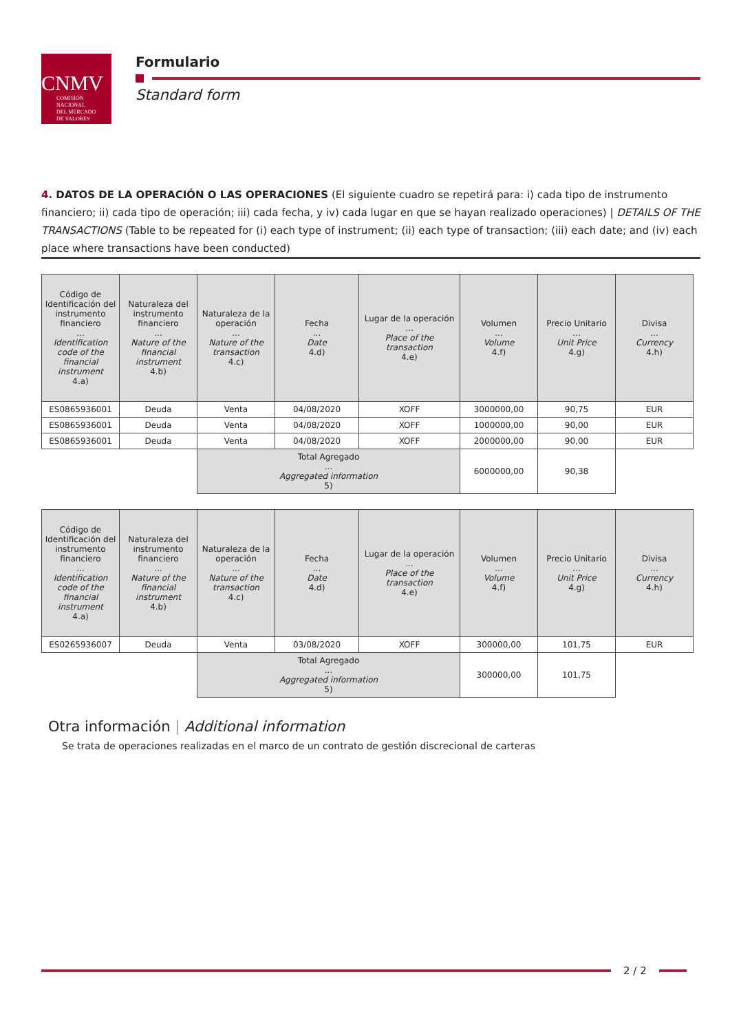CNMV
COMISIÓN
NACIONAL
DEL MERCADO
DE VALORES
Formulario
Standard form
4. DATOS DE LA OPERACIÓN O LAS OPERACIONES (El siguiente cuadro se repetirá para: i) cada tipo de instrumento financiero; ii) cada tipo de operación; iii) cada fecha, y iv) cada lugar en que se hayan realizado operaciones) | DETAILS OF THE TRANSACTIONS (Table to be repeated for (i) each type of instrument; (ii) each type of transaction; (iii) each date; and (iv) each place where transactions have been conducted)
| Código de Identificación del instrumento financiero ... Identification code of the financial instrument 4.a) | Naturaleza del instrumento financiero ... Nature of the financial instrument 4.b) | Naturaleza de la operación ... Nature of the transaction 4.c) | Fecha ... Date 4.d) | Lugar de la operación ... Place of the transaction 4.e) | Volumen ... Volume 4.f) | Precio Unitario ... Unit Price 4.g) | Divisa ... Currency 4.h) |
| --- | --- | --- | --- | --- | --- | --- | --- |
| ES0865936001 | Deuda | Venta | 04/08/2020 | XOFF | 3000000,00 | 90,75 | EUR |
| ES0865936001 | Deuda | Venta | 04/08/2020 | XOFF | 1000000,00 | 90,00 | EUR |
| ES0865936001 | Deuda | Venta | 04/08/2020 | XOFF | 2000000,00 | 90,00 | EUR |
| | | Total Agregado ... Aggregated information 5) | | | 6000000,00 | 90,38 | |
| Código de Identificación del instrumento financiero ... Identification code of the financial instrument 4.a) | Naturaleza del instrumento financiero ... Nature of the financial instrument 4.b) | Naturaleza de la operación ... Nature of the transaction 4.c) | Fecha ... Date 4.d) | Lugar de la operación ... Place of the transaction 4.e) | Volumen ... Volume 4.f) | Precio Unitario ... Unit Price 4.g) | Divisa ... Currency 4.h) |
| --- | --- | --- | --- | --- | --- | --- | --- |
| ES0265936007 | Deuda | Venta | 03/08/2020 | XOFF | 300000,00 | 101,75 | EUR |
| | | Total Agregado ... Aggregated information 5) | | | 300000,00 | 101,75 | |
Otra información | Additional information
Se trata de operaciones realizadas en el marco de un contrato de gestión discrecional de carteras
2 / 2